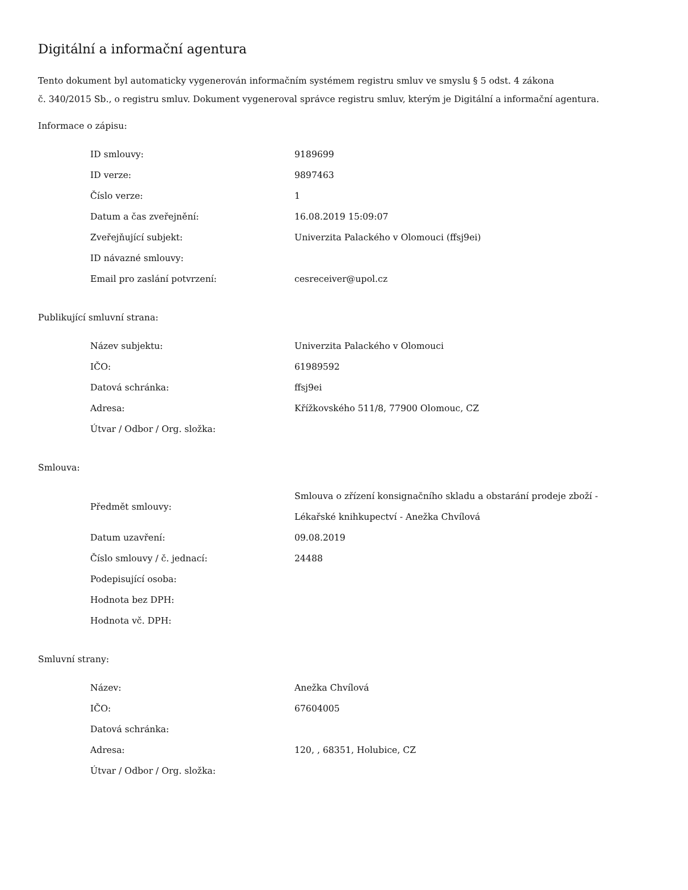Digitální a informační agentura
Tento dokument byl automaticky vygenerován informačním systémem registru smluv ve smyslu § 5 odst. 4 zákona
č. 340/2015 Sb., o registru smluv. Dokument vygeneroval správce registru smluv, kterým je Digitální a informační agentura.
Informace o zápisu:
| ID smlouvy: | 9189699 |
| ID verze: | 9897463 |
| Číslo verze: | 1 |
| Datum a čas zveřejnění: | 16.08.2019 15:09:07 |
| Zveřejňující subjekt: | Univerzita Palackého v Olomouci (ffsj9ei) |
| ID návazné smlouvy: | |
| Email pro zaslání potvrzení: | cesreceiver@upol.cz |
Publikující smluvní strana:
| Název subjektu: | Univerzita Palackého v Olomouci |
| IČO: | 61989592 |
| Datová schránka: | ffsj9ei |
| Adresa: | Křížkovského 511/8, 77900 Olomouc, CZ |
| Útvar / Odbor / Org. složka: | |
Smlouva:
| Předmět smlouvy: | Smlouva o zřízení konsignačního skladu a obstarání prodeje zboží - Lékařské knihkupectví - Anežka Chvílová |
| Datum uzavření: | 09.08.2019 |
| Číslo smlouvy / č. jednací: | 24488 |
| Podepisující osoba: | |
| Hodnota bez DPH: | |
| Hodnota vč. DPH: | |
Smluvní strany:
| Název: | Anežka Chvílová |
| IČO: | 67604005 |
| Datová schránka: | |
| Adresa: | 120, , 68351, Holubice, CZ |
| Útvar / Odbor / Org. složka: | |